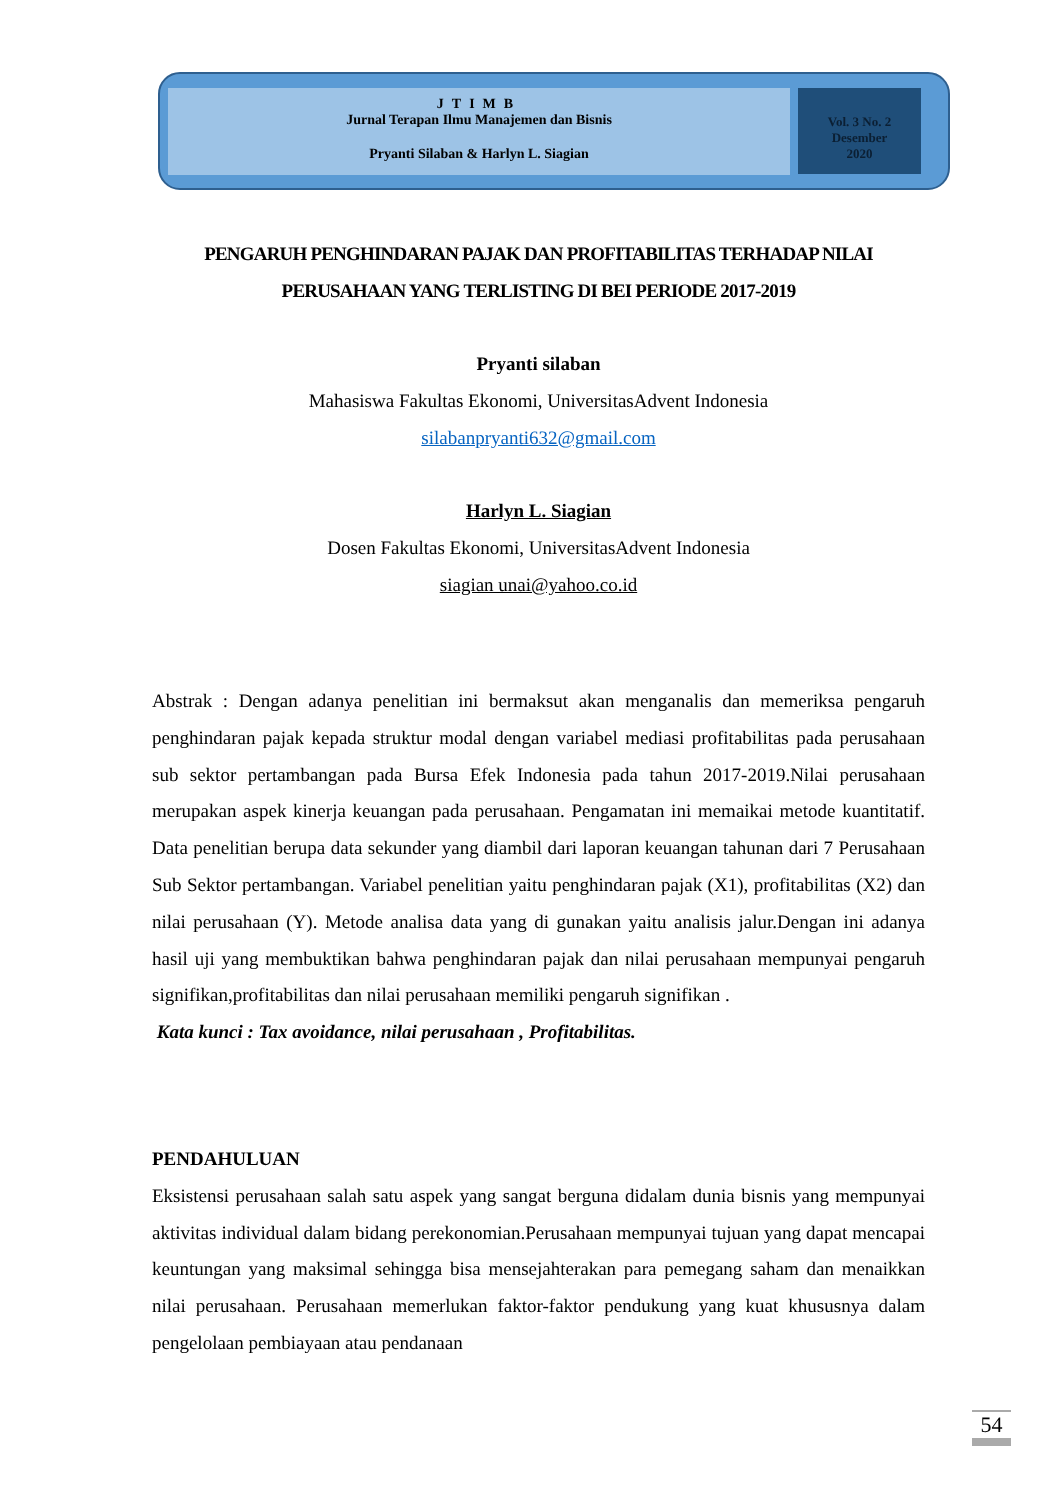JTIMB
Jurnal Terapan Ilmu Manajemen dan Bisnis
Pryanti Silaban & Harlyn L. Siagian
Vol. 3 No. 2
Desember
2020
PENGARUH PENGHINDARAN PAJAK DAN PROFITABILITAS TERHADAP NILAI PERUSAHAAN YANG TERLISTING DI BEI PERIODE 2017-2019
Pryanti silaban
Mahasiswa Fakultas Ekonomi, UniversitasAdvent Indonesia
silabanpryanti632@gmail.com
Harlyn L. Siagian
Dosen Fakultas Ekonomi, UniversitasAdvent Indonesia
siagian unai@yahoo.co.id
Abstrak : Dengan adanya penelitian ini bermaksut akan menganalis dan memeriksa pengaruh penghindaran pajak kepada struktur modal dengan variabel mediasi profitabilitas pada perusahaan sub sektor pertambangan pada Bursa Efek Indonesia pada tahun 2017-2019.Nilai perusahaan merupakan aspek kinerja keuangan pada perusahaan. Pengamatan ini memaikai metode kuantitatif. Data penelitian berupa data sekunder yang diambil dari laporan keuangan tahunan dari 7 Perusahaan Sub Sektor pertambangan. Variabel penelitian yaitu penghindaran pajak (X1), profitabilitas (X2) dan nilai perusahaan (Y). Metode analisa data yang di gunakan yaitu analisis jalur.Dengan ini adanya hasil uji yang membuktikan bahwa penghindaran pajak dan nilai perusahaan mempunyai pengaruh signifikan,profitabilitas dan nilai perusahaan memiliki pengaruh signifikan .
Kata kunci : Tax avoidance, nilai perusahaan , Profitabilitas.
PENDAHULUAN
Eksistensi perusahaan salah satu aspek yang sangat berguna didalam dunia bisnis yang mempunyai aktivitas individual dalam bidang perekonomian.Perusahaan mempunyai tujuan yang dapat mencapai keuntungan yang maksimal sehingga bisa mensejahterakan para pemegang saham dan menaikkan nilai perusahaan. Perusahaan memerlukan faktor-faktor pendukung yang kuat khususnya dalam pengelolaan pembiayaan atau pendanaan
54